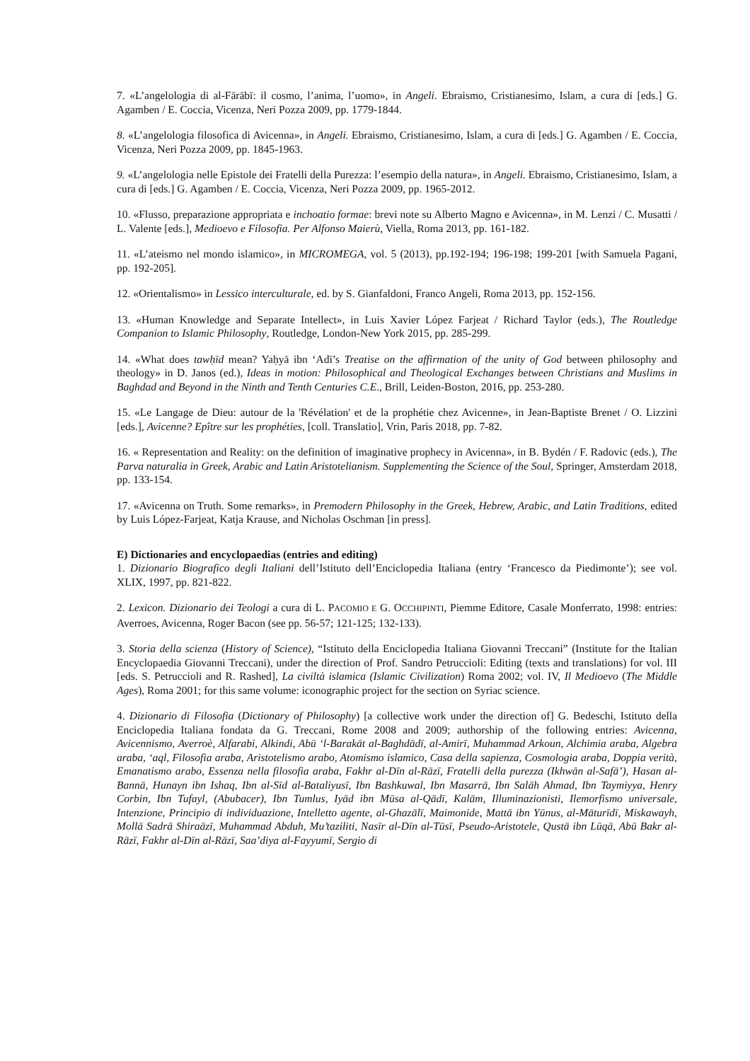7. «L’angelologia di al-Fārābī: il cosmo, l’anima, l’uomo», in Angeli. Ebraismo, Cristianesimo, Islam, a cura di [eds.] G. Agamben / E. Coccia, Vicenza, Neri Pozza 2009, pp. 1779-1844.
8. «L’angelologia filosofica di Avicenna», in Angeli. Ebraismo, Cristianesimo, Islam, a cura di [eds.] G. Agamben / E. Coccia, Vicenza, Neri Pozza 2009, pp. 1845-1963.
9. «L’angelologia nelle Epistole dei Fratelli della Purezza: l’esempio della natura», in Angeli. Ebraismo, Cristianesimo, Islam, a cura di [eds.] G. Agamben / E. Coccia, Vicenza, Neri Pozza 2009, pp. 1965-2012.
10. «Flusso, preparazione appropriata e inchoatio formae: brevi note su Alberto Magno e Avicenna», in M. Lenzi / C. Musatti / L. Valente [eds.], Medioevo e Filosofia. Per Alfonso Maierù, Viella, Roma 2013, pp. 161-182.
11. «L’ateismo nel mondo islamico», in MICROMEGA, vol. 5 (2013), pp.192-194; 196-198; 199-201 [with Samuela Pagani, pp. 192-205].
12. «Orientalismo» in Lessico interculturale, ed. by S. Gianfaldoni, Franco Angeli, Roma 2013, pp. 152-156.
13. «Human Knowledge and Separate Intellect», in Luis Xavier López Farjeat / Richard Taylor (eds.), The Routledge Companion to Islamic Philosophy, Routledge, London-New York 2015, pp. 285-299.
14. «What does tawḥīd mean? Yaḥyā ibn ‘Adī’s Treatise on the affirmation of the unity of God between philosophy and theology» in D. Janos (ed.), Ideas in motion: Philosophical and Theological Exchanges between Christians and Muslims in Baghdad and Beyond in the Ninth and Tenth Centuries C.E., Brill, Leiden-Boston, 2016, pp. 253-280.
15. «Le Langage de Dieu: autour de la 'Révélation' et de la prophétie chez Avicenne», in Jean-Baptiste Brenet / O. Lizzini [eds.], Avicenne? Epître sur les prophéties, [coll. Translatio], Vrin, Paris 2018, pp. 7-82.
16. « Representation and Reality: on the definition of imaginative prophecy in Avicenna», in B. Bydén / F. Radovic (eds.), The Parva naturalia in Greek, Arabic and Latin Aristotelianism. Supplementing the Science of the Soul, Springer, Amsterdam 2018, pp. 133-154.
17. «Avicenna on Truth. Some remarks», in Premodern Philosophy in the Greek, Hebrew, Arabic, and Latin Traditions, edited by Luis López-Farjeat, Katja Krause, and Nicholas Oschman [in press].
E) Dictionaries and encyclopaedias (entries and editing)
1. Dizionario Biografico degli Italiani dell’Istituto dell’Enciclopedia Italiana (entry ‘Francesco da Piedimonte’); see vol. XLIX, 1997, pp. 821-822.
2. Lexicon. Dizionario dei Teologi a cura di L. PACOMIO E G. OCCHIPINTI, Piemme Editore, Casale Monferrato, 1998: entries: Averroes, Avicenna, Roger Bacon (see pp. 56-57; 121-125; 132-133).
3. Storia della scienza (History of Science), “Istituto della Enciclopedia Italiana Giovanni Treccani” (Institute for the Italian Encyclopaedia Giovanni Treccani), under the direction of Prof. Sandro Petruccioli: Editing (texts and translations) for vol. III [eds. S. Petruccioli and R. Rashed], La civiltà islamica (Islamic Civilization) Roma 2002; vol. IV, Il Medioevo (The Middle Ages), Roma 2001; for this same volume: iconographic project for the section on Syriac science.
4. Dizionario di Filosofia (Dictionary of Philosophy) [a collective work under the direction of] G. Bedeschi, Istituto della Enciclopedia Italiana fondata da G. Treccani, Rome 2008 and 2009; authorship of the following entries: Avicenna, Avicennismo, Averroè, Alfarabi, Alkindi, Abū ‘l-Barakāt al-Baghdādī, al-Amirī, Muhammad Arkoun, Alchimia araba, Algebra araba, ‘aql, Filosofia araba, Aristotelismo arabo, Atomismo islamico, Casa della sapienza, Cosmologia araba, Doppia verità, Emanatismo arabo, Essenza nella filosofia araba, Fakhr al-Dīn al-Rāzī, Fratelli della purezza (Ikhwān al-Safā’), Hasan al-Bannā, Hunayn ibn Ishaq, Ibn al-Sīd al-Bataliyusī, Ibn Bashkuwal, Ibn Masarrā, Ibn Salāh Ahmad, Ibn Taymiyya, Henry Corbin, Ibn Tufayl, (Abubacer), Ibn Tumlus, Iyād ibn Mūsa al-Qādī, Kalām, Illuminazionisti, Ilemorfismo universale, Intenzione, Principio di individuazione, Intelletto agente, al-Ghazālī, Maimonide, Mattā ibn Yūnus, al-Māturīdī, Miskawayh, Mollā Sadrā Shiraāzī, Muhammad Abduh, Mu’taziliti, Nasīr al-Dīn al-Tūsī, Pseudo-Aristotele, Qustā ibn Lūqā, Abū Bakr al-Rāzī, Fakhr al-Dīn al-Rāzī, Saa’diya al-Fayyumī, Sergio di